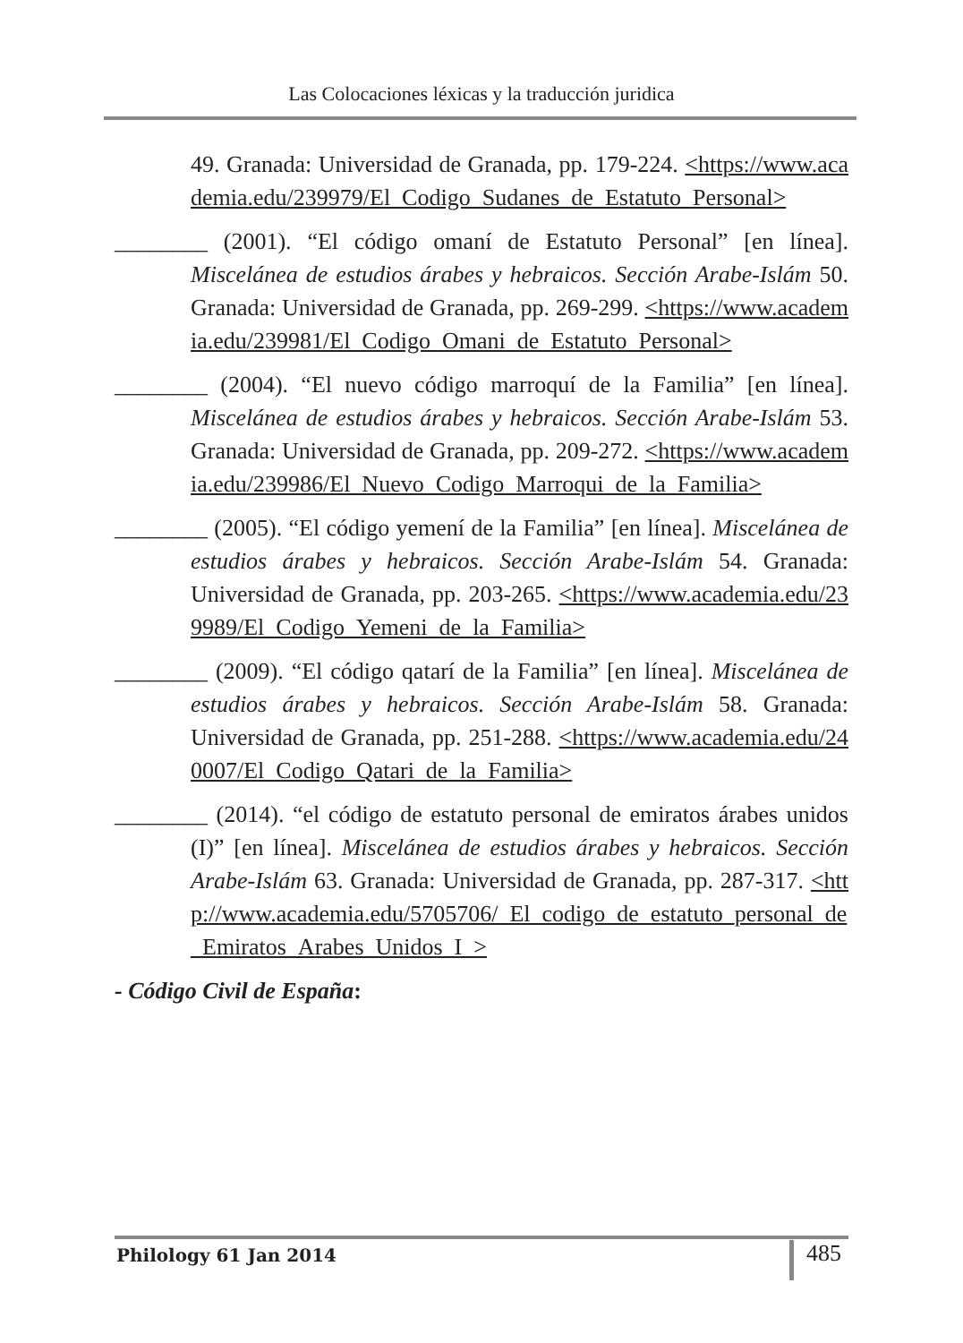Las Colocaciones léxicas y la traducción juridica
49. Granada: Universidad de Granada, pp. 179-224. <https://www.academia.edu/239979/El_Codigo_Sudanes_de_Estatuto_Personal>
________ (2001). “El código omaní de Estatuto Personal” [en línea]. Miscelánea de estudios árabes y hebraicos. Sección Arabe-Islám 50. Granada: Universidad de Granada, pp. 269-299. <https://www.academia.edu/239981/El_Codigo_Omani_de_Estatuto_Personal>
________ (2004). “El nuevo código marroquí de la Familia” [en línea]. Miscelánea de estudios árabes y hebraicos. Sección Arabe-Islám 53. Granada: Universidad de Granada, pp. 209-272. <https://www.academia.edu/239986/El_Nuevo_Codigo_Marroqui_de_la_Familia>
________ (2005). “El código yemení de la Familia” [en línea]. Miscelánea de estudios árabes y hebraicos. Sección Arabe-Islám 54. Granada: Universidad de Granada, pp. 203-265. <https://www.academia.edu/239989/El_Codigo_Yemeni_de_la_Familia>
________ (2009). “El código qatarí de la Familia” [en línea]. Miscelánea de estudios árabes y hebraicos. Sección Arabe-Islám 58. Granada: Universidad de Granada, pp. 251-288. <https://www.academia.edu/240007/El_Codigo_Qatari_de_la_Familia>
________ (2014). “el código de estatuto personal de emiratos árabes unidos (I)” [en línea]. Miscelánea de estudios árabes y hebraicos. Sección Arabe-Islám 63. Granada: Universidad de Granada, pp. 287-317. <http://www.academia.edu/5705706/_El_codigo_de_estatuto_personal_de_Emiratos_Arabes_Unidos_I_>
- Código Civil de España:
Philology 61 Jan 2014 485